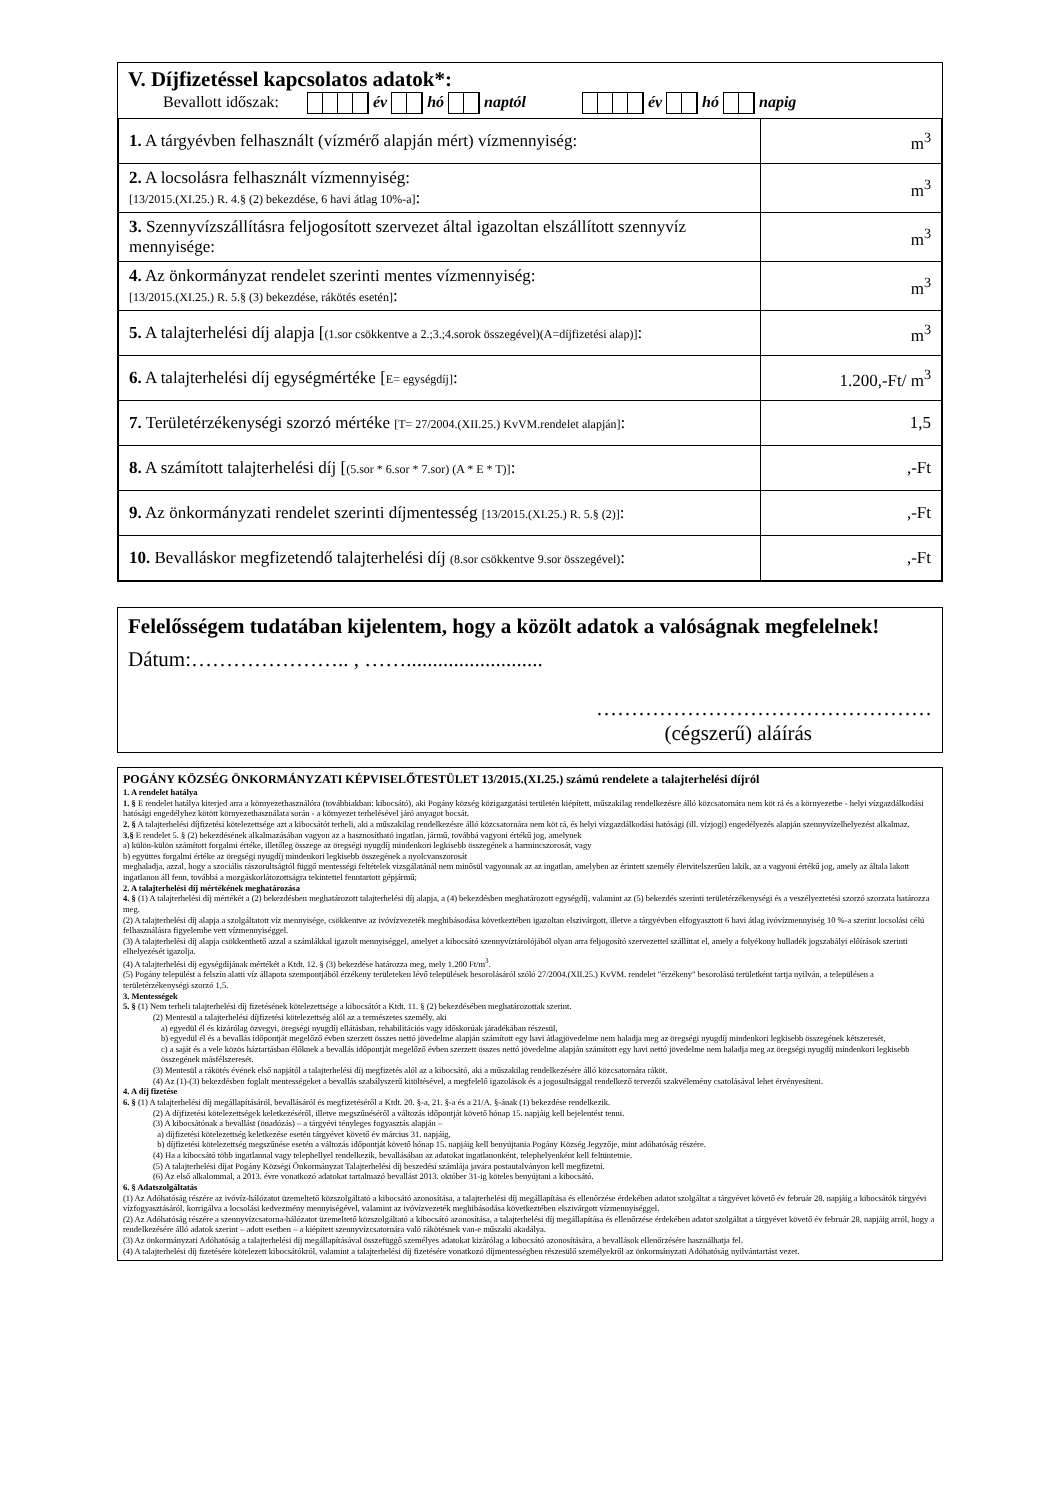V. Díjfizetéssel kapcsolatos adatok*:
Bevallott időszak: év hó naptól év hó napig
| 1. A tárgyévben felhasznált (vízmérő alapján mért) vízmennyiség: | m<sup>3</sup> |
| 2. A locsolásra felhasznált vízmennyiség: [13/2015.(XI.25.) R. 4.§ (2) bekezdése, 6 havi átlag 10%-a] : | m<sup>3</sup> |
| 3. Szennyvízszállításra feljogosított szervezet által igazoltan elszállított szennyvíz mennyisége: | m<sup>3</sup> |
| 4. Az önkormányzat rendelet szerinti mentes vízmennyiség: [13/2015.(XI.25.) R. 5.§ (3) bekezdése, rákötés esetén] : | m<sup>3</sup> |
| 5. A talajterhelési díj alapja [ (1.sor csökkentve a 2.;3.;4.sorok összegével)(A=díjfizetési alap)] : | m<sup>3</sup> |
| 6. A talajterhelési díj egységmértéke [ E= egységdíj] : | 1.200,-Ft/ m<sup>3</sup> |
| 7. Területérzékenységi szorzó mértéke [T= 27/2004.(XII.25.) KvVM.rendelet alapján] : | 1,5 |
| 8. A számított talajterhelési díj [ (5.sor * 6.sor * 7.sor) (A * E * T)] : | ,-Ft |
| 9. Az önkormányzati rendelet szerinti díjmentesség [13/2015.(XI.25.) R. 5.§ (2)] : | ,-Ft |
| 10. Bevalláskor megfizetendő talajterhelési díj (8.sor csökkentve 9.sor összegével) : | ,-Ft |
Felelősségem tudatában kijelentem, hogy a közölt adatok a valóságnak megfelelnek!
Dátum:………………….. , ……..........................
…………………………………………
(cégszerű) aláírás
POGÁNY KÖZSÉG ÖNKORMÁNYZATI KÉPVISELŐTESTÜLET 13/2015.(XI.25.) számú rendelete a talajterhelési díjról
1. A rendelet hatálya
1. § E rendelet hatálya kiterjed arra a környezethasználóra (továbbiakban: kibocsátó), aki Pogány község közigazgatási területén kiépített, műszakilag rendelkezésre álló közcsatornára nem köt rá és a környezetbe - helyi vízgazdálkodási hatósági engedélyhez kötött környezethasználata során - a környezet terhelésével járó anyagot bocsát.
2. § A talajterhelési díjfizetési kötelezettsége azt a kibocsátót terheli, aki a műszakilag rendelkezésre álló közcsatornára nem köt rá, és helyi vízgazdálkodási hatósági (ill. vízjogi) engedélyezés alapján szennyvízelhelyezést alkalmaz.
3.§ E rendelet 5. § (2) bekezdésének alkalmazásában vagyon az a hasznosítható ingatlan, jármű, továbbá vagyoni értékű jog, amelynek
a) külön-külön számított forgalmi értéke, illetőleg összege az öregségi nyugdíj mindenkori legkisebb összegének a harmincszorosát, vagy
b) együttes forgalmi értéke az öregségi nyugdíj mindenkori legkisebb összegének a nyolcvanszorosát
meghaladja, azzal, hogy a szociális rászorultságtól függő mentességi feltételek vizsgálatánál nem minősül vagyonnak az az ingatlan, amelyben az érintett személy életvitelszerűen lakik, az a vagyoni értékű jog, amely az általa lakott ingatlanon áll fenn, továbbá a mozgáskorlátozottságra tekintettel fenntartott gépjármű;
2. A talajterhelési díj mértékének meghatározása
4. § (1) A talajterhelési díj mértékét a (2) bekezdésben meghatározott talajterhelési díj alapja, a (4) bekezdésben meghatározott egységdíj, valamint az (5) bekezdés szerinti területérzékenységi és a veszélyeztetési szorzó szorzata határozza meg.
(2) A talajterhelési díj alapja a szolgáltatott víz mennyisége, csökkentve az ivóvízvezeték meghibásodása következtében igazoltan elszivárgott, illetve a tárgyévben elfogyasztott 6 havi átlag ivóvízmennyiség 10 %-a szerint locsolási célú felhasználásra figyelembe vett vízmennyiséggel.
(3) A talajterhelési díj alapja csökkenthető azzal a számlákkal igazolt mennyiséggel, amelyet a kibocsátó szennyvíztárolójából olyan arra feljogosító szervezettel szállíttat el, amely a folyékony hulladék jogszabályi előírások szerinti elhelyezését igazolja.
(4) A talajterhelési díj egységdíjának mértékét a Ktdt. 12. § (3) bekezdése határozza meg, mely 1.200 Ft/m<sup>3</sup>.
(5) Pogány települést a felszín alatti víz állapota szempontjából érzékeny területeken lévő települések besorolásáról szóló 27/2004.(XII.25.) KvVM. rendelet "érzékeny" besorolású területként tartja nyilván, a településen a területérzékenységi szorzó 1,5.
3. Mentességek
5. § (1) Nem terheli talajterhelési díj fizetésének kötelezettsége a kibocsátót a Ktdt. 11. § (2) bekezdésében meghatározottak szerint.
(2) Mentesül a talajterhelési díjfizetési kötelezettség alól az a természetes személy, aki
a) egyedül él és kizárólag özvegyi, öregségi nyugdíj ellátásban, rehabilitációs vagy időskorúak járadékában részesül,
b) egyedül él és a bevallás időpontját megelőző évben szerzett összes nettó jövedelme alapján számított egy havi átlagjövedelme nem haladja meg az öregségi nyugdíj mindenkori legkisebb összegének kétszeresét,
c) a saját és a vele közös háztartásban élőknek a bevallás időpontját megelőző évben szerzett összes nettó jövedelme alapján számított egy havi nettó jövedelme nem haladja meg az öregségi nyugdíj mindenkori legkisebb összegének másfélszeresét.
(3) Mentesül a rákötés évének első napjától a talajterhelési díj megfizetés alól az a kibocsátó, aki a műszakilag rendelkezésére álló közcsatornára ráköt.
(4) Az (1)-(3) bekezdésben foglalt mentességeket a bevallás szabályszerű kitöltésével, a megfelelő igazolások és a jogosultsággal rendelkező tervezői szakvélemény csatolásával lehet érvényesíteni.
4. A díj fizetése
6. § (1) A talajterhelési díj megállapításáról, bevallásáról és megfizetéséről a Ktdt. 20. §-a, 21. §-a és a 21/A. §-ának (1) bekezdése rendelkezik.
(2) A díjfizetési kötelezettségek keletkezéséről, illetve megszűnéséről a változás időpontját követő hónap 15. napjáig kell bejelentést tenni.
(3) A kibocsátónak a bevallást (önadózás) – a tárgyévi tényleges fogyasztás alapján –
a) díjfizetési kötelezettség keletkezése esetén tárgyévet követő év március 31. napjáig,
b) díjfizetési kötelezettség megszűnése esetén a változás időpontját követő hónap 15. napjáig kell benyújtania Pogány Község Jegyzője, mint adóhatóság részére.
(4) Ha a kibocsátó több ingatlannal vagy telephellyel rendelkezik, bevallásában az adatokat ingatlanonként, telephelyenként kell feltüntetnie.
(5) A talajterhelési díjat Pogány Községi Önkormányzat Talajterhelési díj beszedési számlája javára postautalványon kell megfizetni.
(6) Az első alkalommal, a 2013. évre vonatkozó adatokat tartalmazó bevallást 2013. október 31-ig köteles benyújtani a kibocsátó.
6. § Adatszolgáltatás
(1) Az Adóhatóság részére az ivóvíz-hálózatot üzemeltető közszolgáltató a kibocsátó azonosítása, a talajterhelési díj megállapítása és ellenőrzése érdekében adatot szolgáltat a tárgyévet követő év február 28. napjáig a kibocsátók tárgyévi vízfogyasztásáról, korrigálva a locsolási kedvezmény mennyiségével, valamint az ivóvízvezeték meghibásodása következtében elszivárgott vízmennyiséggel.
(2) Az Adóhatóság részére a szennyvízcsatorna-hálózatot üzemeltető közszolgáltató a kibocsátó azonosítása, a talajterhelési díj megállapítása és ellenőrzése érdekében adatot szolgáltat a tárgyévet követő év február 28. napjáig arról, hogy a rendelkezésére álló adatok szerint – adott esetben – a kiépített szennyvízcsatornára való rákötésnek van-e műszaki akadálya.
(3) Az önkormányzati Adóhatóság a talajterhelési díj megállapításával összefüggő személyes adatokat kizárólag a kibocsátó azonosítására, a bevallások ellenőrzésére használhatja fel.
(4) A talajterhelési díj fizetésére kötelezett kibocsátókról, valamint a talajterhelési díj fizetésére vonatkozó díjmentességben részesülő személyekről az önkormányzati Adóhatóság nyilvántartást vezet.